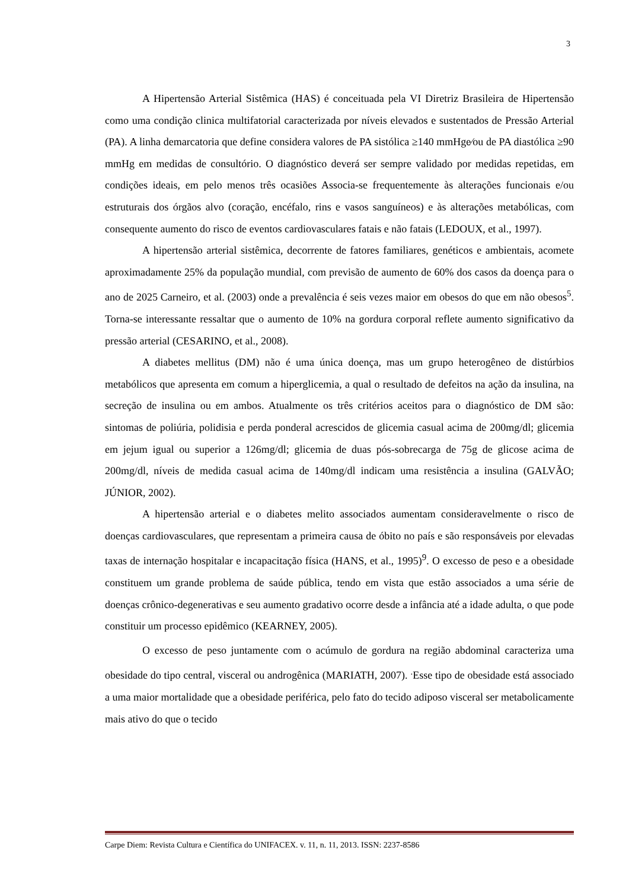3
A Hipertensão Arterial Sistêmica (HAS) é conceituada pela VI Diretriz Brasileira de Hipertensão como uma condição clinica multifatorial caracterizada por níveis elevados e sustentados de Pressão Arterial (PA). A linha demarcatoria que define considera valores de PA sistólica ≥140 mmHge⁄ou de PA diastólica ≥90 mmHg em medidas de consultório. O diagnóstico deverá ser sempre validado por medidas repetidas, em condições ideais, em pelo menos três ocasiões Associa-se frequentemente às alterações funcionais e/ou estruturais dos órgãos alvo (coração, encéfalo, rins e vasos sanguíneos) e às alterações metabólicas, com consequente aumento do risco de eventos cardiovasculares fatais e não fatais (LEDOUX, et al., 1997).
A hipertensão arterial sistêmica, decorrente de fatores familiares, genéticos e ambientais, acomete aproximadamente 25% da população mundial, com previsão de aumento de 60% dos casos da doença para o ano de 2025 Carneiro, et al. (2003) onde a prevalência é seis vezes maior em obesos do que em não obesos<sup>5</sup>. Torna-se interessante ressaltar que o aumento de 10% na gordura corporal reflete aumento significativo da pressão arterial (CESARINO, et al., 2008).
A diabetes mellitus (DM) não é uma única doença, mas um grupo heterogêneo de distúrbios metabólicos que apresenta em comum a hiperglicemia, a qual o resultado de defeitos na ação da insulina, na secreção de insulina ou em ambos. Atualmente os três critérios aceitos para o diagnóstico de DM são: sintomas de poliúria, polidisia e perda ponderal acrescidos de glicemia casual acima de 200mg/dl; glicemia em jejum igual ou superior a 126mg/dl; glicemia de duas pós-sobrecarga de 75g de glicose acima de 200mg/dl, níveis de medida casual acima de 140mg/dl indicam uma resistência a insulina (GALVÃO; JÚNIOR, 2002).
A hipertensão arterial e o diabetes melito associados aumentam consideravelmente o risco de doenças cardiovasculares, que representam a primeira causa de óbito no país e são responsáveis por elevadas taxas de internação hospitalar e incapacitação física (HANS, et al., 1995)<sup>9</sup>. O excesso de peso e a obesidade constituem um grande problema de saúde pública, tendo em vista que estão associados a uma série de doenças crônico-degenerativas e seu aumento gradativo ocorre desde a infância até a idade adulta, o que pode constituir um processo epidêmico (KEARNEY, 2005).
O excesso de peso juntamente com o acúmulo de gordura na região abdominal caracteriza uma obesidade do tipo central, visceral ou androgênica (MARIATH, 2007). <sup>.</sup>Esse tipo de obesidade está associado a uma maior mortalidade que a obesidade periférica, pelo fato do tecido adiposo visceral ser metabolicamente mais ativo do que o tecido
Carpe Diem: Revista Cultura e Científica do UNIFACEX. v. 11, n. 11, 2013. ISSN: 2237-8586